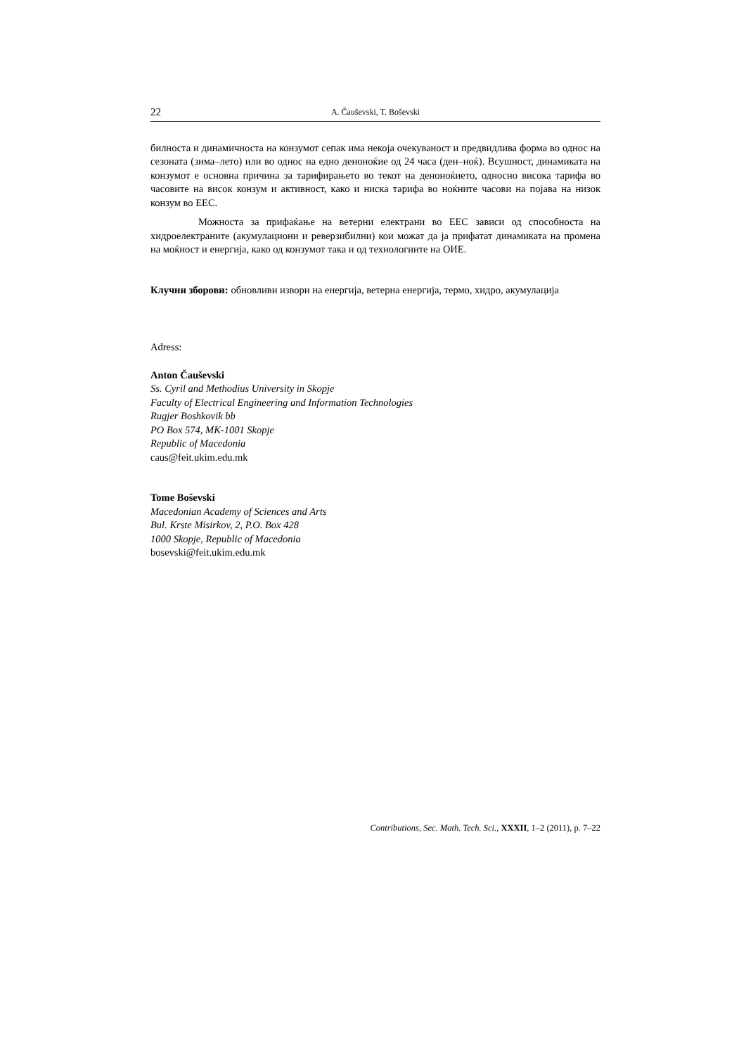22 A. Čaušеvski, T. Boševski
билноста и динамичноста на конзумот сепак има некоја очекуваност и предвидлива форма во однос на сезоната (зима–лето) или во однос на едно деноноќие од 24 часа (ден–ноќ). Всушност, динамиката на конзумот е основна причина за тарифирањето во текот на деноноќието, односно висока тарифа во часовите на висок конзум и активност, како и ниска тарифа во ноќните часови на појава на низок конзум во ЕЕС.
Можноста за прифаќање на ветерни електрани во ЕЕС зависи од способноста на хидроелектраните (акумулациони и реверзибилни) кои можат да ја прифатат динамиката на промена на моќност и енергија, како од конзумот така и од технологиите на ОИЕ.
Клучни зборови: обновливи извори на енергија, ветерна енергија, термо, хидро, акумулација
Adress:
Anton Čaušеvski
Ss. Cyril and Methodius University in Skopje
Faculty of Electrical Engineering and Information Technologies
Rugjer Boshkovik bb
PO Box 574, MK-1001 Skopje
Republic of Macedonia
caus@feit.ukim.edu.mk
Tome Boševski
Macedonian Academy of Sciences and Arts
Bul. Krste Misirkov, 2, P.O. Box 428
1000 Skopje, Republic of Macedonia
bosevski@feit.ukim.edu.mk
Contributions, Sec. Math. Tech. Sci., XXXII, 1–2 (2011), p. 7–22